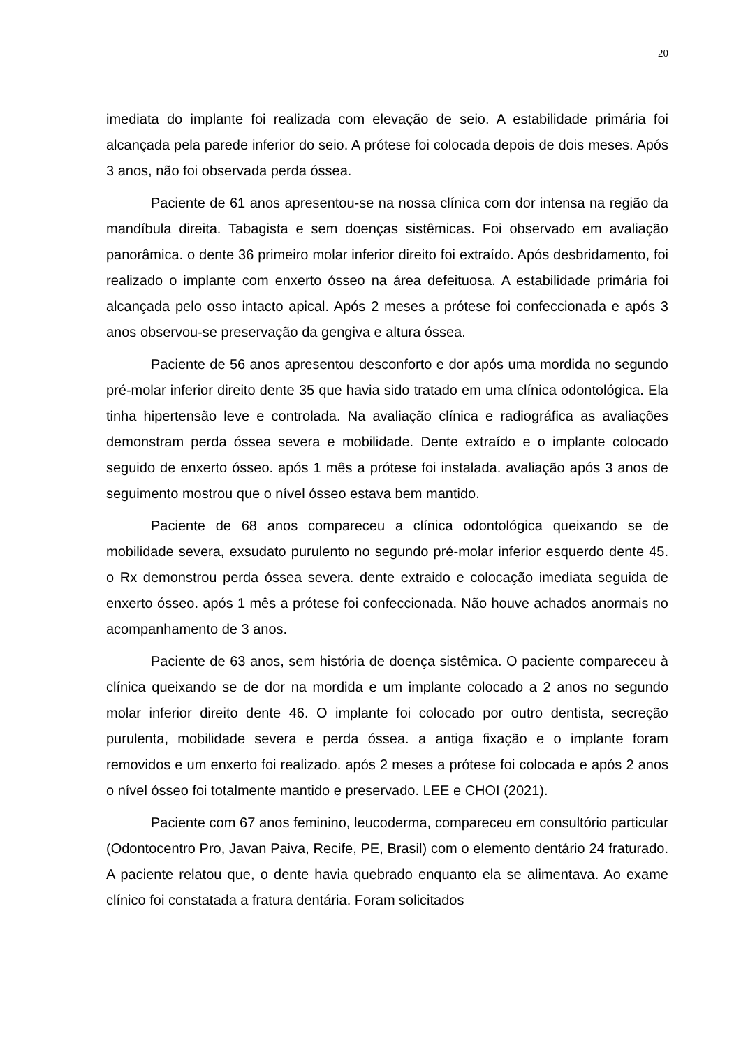20
imediata do implante foi realizada com elevação de seio. A estabilidade primária foi alcançada pela parede inferior do seio. A prótese foi colocada depois de dois meses. Após 3 anos, não foi observada perda óssea.
Paciente de 61 anos apresentou-se na nossa clínica com dor intensa na região da mandíbula direita. Tabagista e sem doenças sistêmicas. Foi observado em avaliação panorâmica. o dente 36 primeiro molar inferior direito foi extraído. Após desbridamento, foi realizado o implante com enxerto ósseo na área defeituosa. A estabilidade primária foi alcançada pelo osso intacto apical. Após 2 meses a prótese foi confeccionada e após 3 anos observou-se preservação da gengiva e altura óssea.
Paciente de 56 anos apresentou desconforto e dor após uma mordida no segundo pré-molar inferior direito dente 35 que havia sido tratado em uma clínica odontológica. Ela tinha hipertensão leve e controlada. Na avaliação clínica e radiográfica as avaliações demonstram perda óssea severa e mobilidade. Dente extraído e o implante colocado seguido de enxerto ósseo. após 1 mês a prótese foi instalada. avaliação após 3 anos de seguimento mostrou que o nível ósseo estava bem mantido.
Paciente de 68 anos compareceu a clínica odontológica queixando se de mobilidade severa, exsudato purulento no segundo pré-molar inferior esquerdo dente 45. o Rx demonstrou perda óssea severa. dente extraido e colocação imediata seguida de enxerto ósseo. após 1 mês a prótese foi confeccionada. Não houve achados anormais no acompanhamento de 3 anos.
Paciente de 63 anos, sem história de doença sistêmica. O paciente compareceu à clínica queixando se de dor na mordida e um implante colocado a 2 anos no segundo molar inferior direito dente 46. O implante foi colocado por outro dentista, secreção purulenta, mobilidade severa e perda óssea. a antiga fixação e o implante foram removidos e um enxerto foi realizado. após 2 meses a prótese foi colocada e após 2 anos o nível ósseo foi totalmente mantido e preservado. LEE e CHOI (2021).
Paciente com 67 anos feminino, leucoderma, compareceu em consultório particular (Odontocentro Pro, Javan Paiva, Recife, PE, Brasil) com o elemento dentário 24 fraturado. A paciente relatou que, o dente havia quebrado enquanto ela se alimentava. Ao exame clínico foi constatada a fratura dentária. Foram solicitados